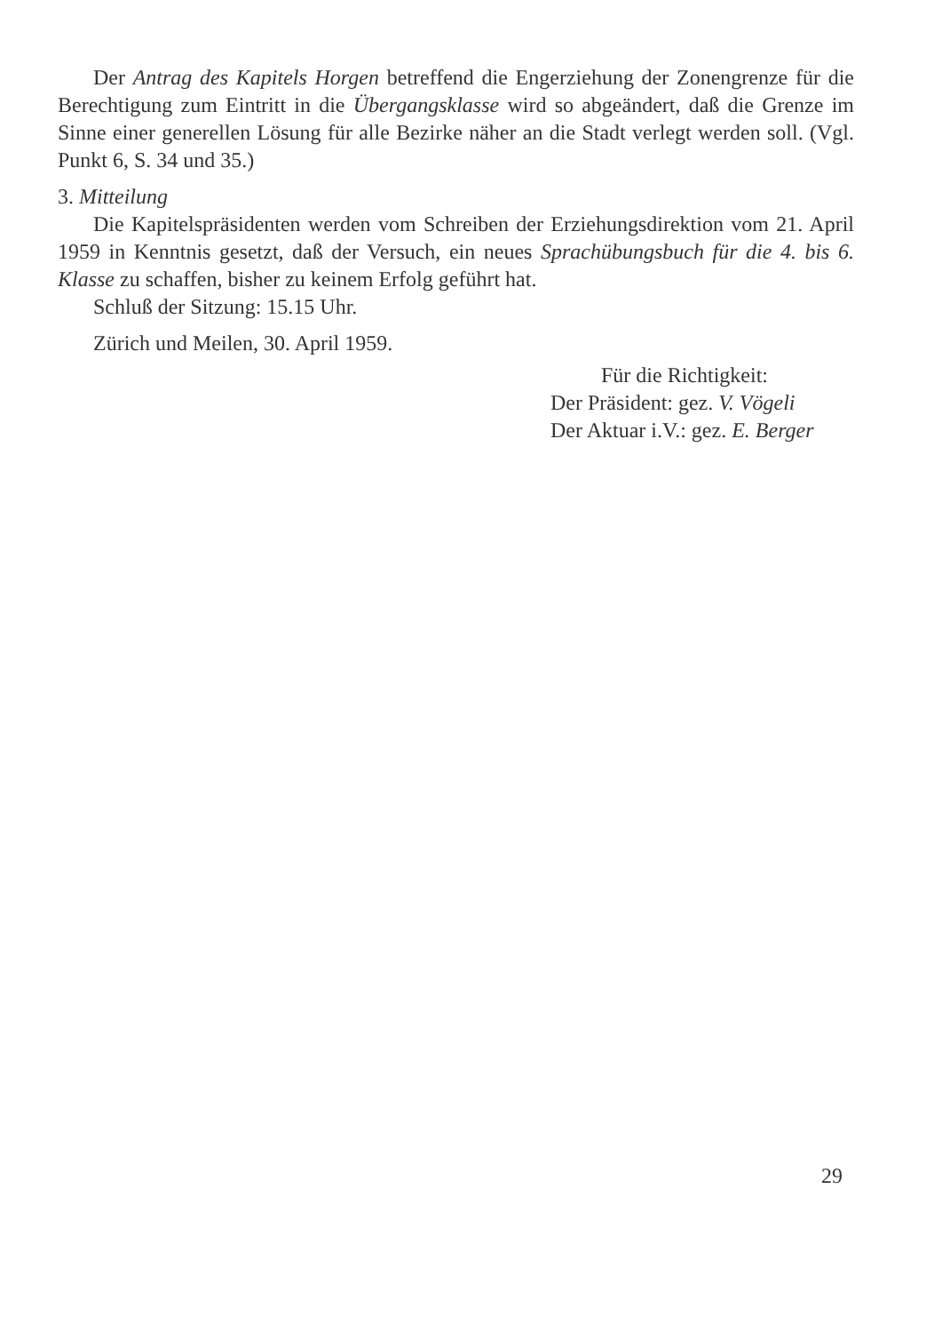Der Antrag des Kapitels Horgen betreffend die Engerziehung der Zonengrenze für die Berechtigung zum Eintritt in die Übergangsklasse wird so abgeändert, daß die Grenze im Sinne einer generellen Lösung für alle Bezirke näher an die Stadt verlegt werden soll. (Vgl. Punkt 6, S. 34 und 35.)
3. Mitteilung
Die Kapitelspräsidenten werden vom Schreiben der Erziehungsdirektion vom 21. April 1959 in Kenntnis gesetzt, daß der Versuch, ein neues Sprachübungsbuch für die 4. bis 6. Klasse zu schaffen, bisher zu keinem Erfolg geführt hat.
Schluß der Sitzung: 15.15 Uhr.
Zürich und Meilen, 30. April 1959.
Für die Richtigkeit:
Der Präsident: gez. V. Vögeli
Der Aktuar i.V.: gez. E. Berger
29